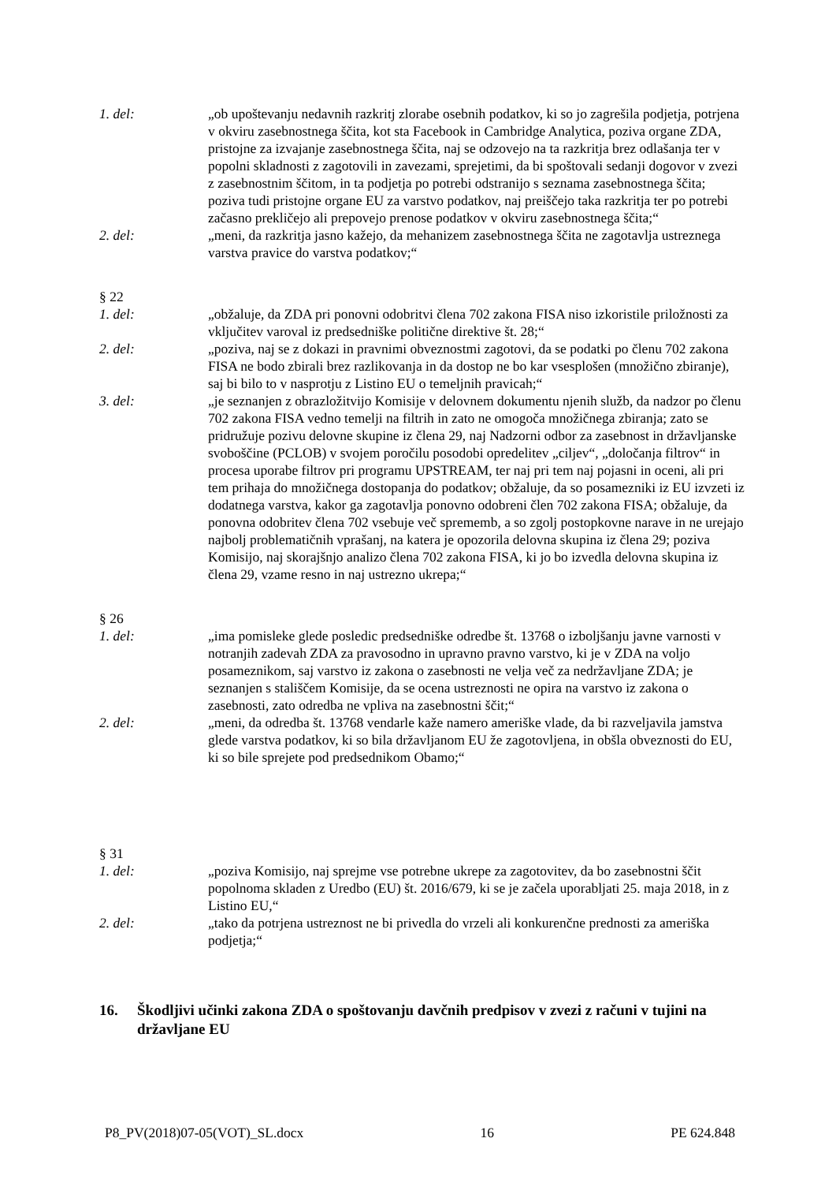1. del: „ob upoštevanju nedavnih razkritj zlorabe osebnih podatkov, ki so jo zagrešila podjetja, potrjena v okviru zasebnostnega ščita, kot sta Facebook in Cambridge Analytica, poziva organe ZDA, pristojne za izvajanje zasebnostnega ščita, naj se odzovejo na ta razkritja brez odlašanja ter v popolni skladnosti z zagotovili in zavezami, sprejetimi, da bi spoštovali sedanji dogovor v zvezi z zasebnostnim ščitom, in ta podjetja po potrebi odstranijo s seznama zasebnostnega ščita; poziva tudi pristojne organe EU za varstvo podatkov, naj preiščejo taka razkritja ter po potrebi začasno prekličejo ali prepovejo prenose podatkov v okviru zasebnostnega ščita;“
2. del: „meni, da razkritja jasno kažejo, da mehanizem zasebnostnega ščita ne zagotavlja ustreznega varstva pravice do varstva podatkov;“
§ 22
1. del: „obžaluje, da ZDA pri ponovni odobritvi člena 702 zakona FISA niso izkoristile priložnosti za vključitev varoval iz predsedniške politične direktive št. 28;“
2. del: „poziva, naj se z dokazi in pravnimi obveznostmi zagotovi, da se podatki po členu 702 zakona FISA ne bodo zbirali brez razlikovanja in da dostop ne bo kar vsesplošen (množično zbiranje), saj bi bilo to v nasprotju z Listino EU o temeljnih pravicah;“
3. del: „je seznanjen z obrazložitvijo Komisije v delovnem dokumentu njenih služb, da nadzor po členu 702 zakona FISA vedno temelji na filtrih in zato ne omogoča množičnega zbiranja; zato se pridružuje pozivu delovne skupine iz člena 29, naj Nadzorni odbor za zasebnost in državljanske svoboščine (PCLOB) v svojem poročilu posodobi opredelitev „ciljev“, „določanja filtrov“ in procesa uporabe filtrov pri programu UPSTREAM, ter naj pri tem naj pojasni in oceni, ali pri tem prihaja do množičnega dostopanja do podatkov; obžaluje, da so posamezniki iz EU izvzeti iz dodatnega varstva, kakor ga zagotavlja ponovno odobreni člen 702 zakona FISA; obžaluje, da ponovna odobritev člena 702 vsebuje več sprememb, a so zgolj postopkovne narave in ne urejajo najbolj problematičnih vprašanj, na katera je opozorila delovna skupina iz člena 29; poziva Komisijo, naj skorajšnjo analizo člena 702 zakona FISA, ki jo bo izvedla delovna skupina iz člena 29, vzame resno in naj ustrezno ukrepa;“
§ 26
1. del: „ima pomisleke glede posledic predsedniške odredbe št. 13768 o izboljšanju javne varnosti v notranjih zadevah ZDA za pravosodno in upravno pravno varstvo, ki je v ZDA na voljo posameznikom, saj varstvo iz zakona o zasebnosti ne velja več za nedržavljane ZDA; je seznanjen s stališčem Komisije, da se ocena ustreznosti ne opira na varstvo iz zakona o zasebnosti, zato odredba ne vpliva na zasebnostni ščit;“
2. del: „meni, da odredba št. 13768 vendarle kaže namero ameriške vlade, da bi razveljavila jamstva glede varstva podatkov, ki so bila državljanom EU že zagotovljena, in obšla obveznosti do EU, ki so bile sprejete pod predsednikom Obamo;“
§ 31
1. del: „poziva Komisijo, naj sprejme vse potrebne ukrepe za zagotovitev, da bo zasebnostni ščit popolnoma skladen z Uredbo (EU) št. 2016/679, ki se je začela uporabljati 25. maja 2018, in z Listino EU,“
2. del: „tako da potrjena ustreznost ne bi privedla do vrzeli ali konkurenčne prednosti za ameriška podjetja;“
16. Škodljivi učinki zakona ZDA o spoštovanju davčnih predpisov v zvezi z računi v tujini na državljane EU
P8_PV(2018)07-05(VOT)_SL.docx 16 PE 624.848